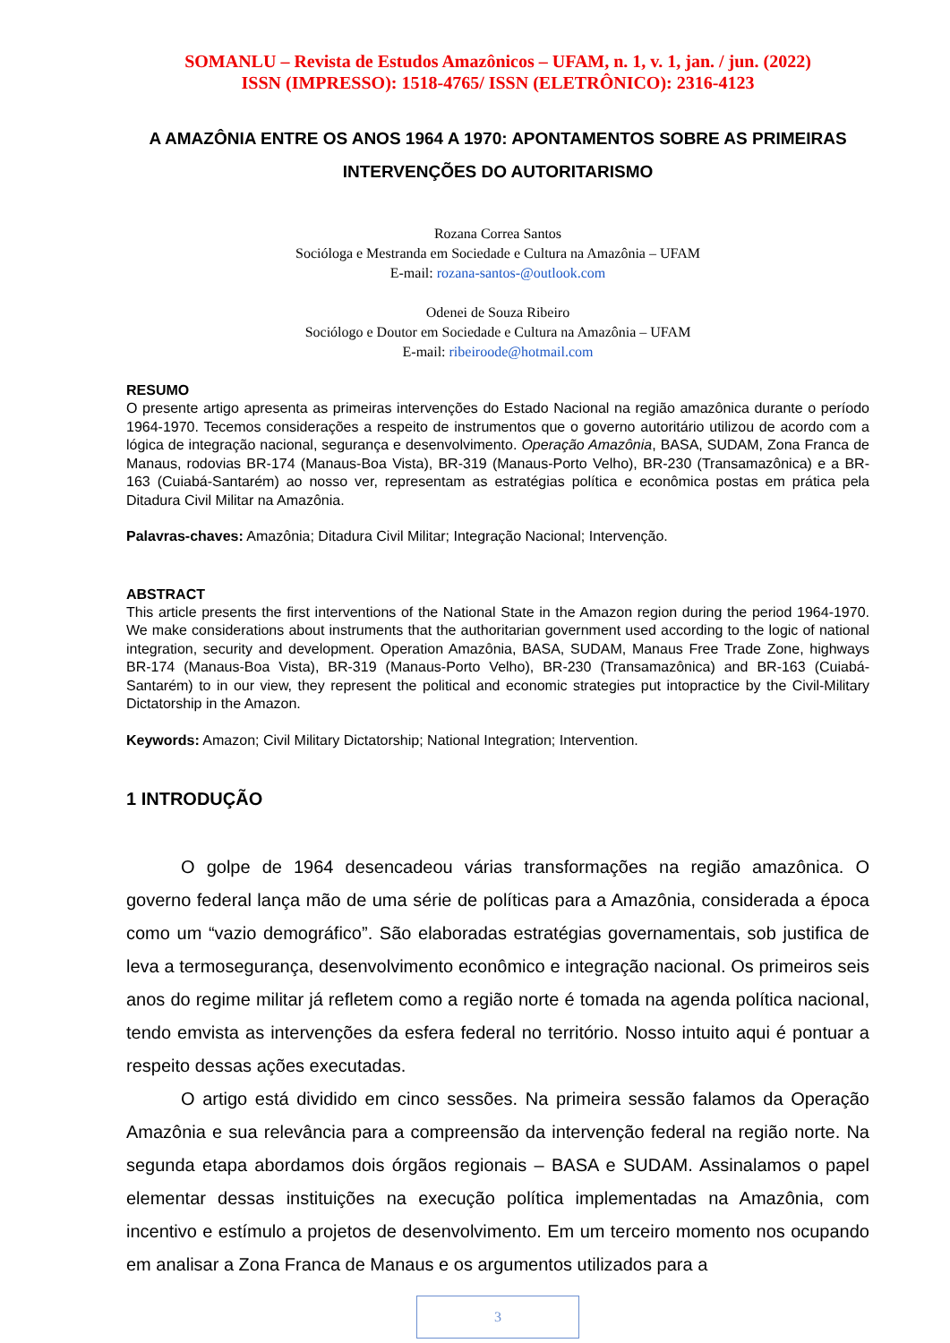SOMANLU – Revista de Estudos Amazônicos – UFAM, n. 1, v. 1, jan. / jun. (2022)
ISSN (IMPRESSO): 1518-4765/ ISSN (ELETRÔNICO): 2316-4123
A AMAZÔNIA ENTRE OS ANOS 1964 A 1970: APONTAMENTOS SOBRE AS PRIMEIRAS INTERVENÇÕES DO AUTORITARISMO
Rozana Correa Santos
Socióloga e Mestranda em Sociedade e Cultura na Amazônia – UFAM
E-mail: rozana-santos-@outlook.com
Odenei de Souza Ribeiro
Sociólogo e Doutor em Sociedade e Cultura na Amazônia – UFAM
E-mail: ribeiroode@hotmail.com
RESUMO
O presente artigo apresenta as primeiras intervenções do Estado Nacional na região amazônica durante o período 1964-1970. Tecemos considerações a respeito de instrumentos que o governo autoritário utilizou de acordo com a lógica de integração nacional, segurança e desenvolvimento. Operação Amazônia, BASA, SUDAM, Zona Franca de Manaus, rodovias BR-174 (Manaus-Boa Vista), BR-319 (Manaus-Porto Velho), BR-230 (Transamazônica) e a BR-163 (Cuiabá-Santarém) ao nosso ver, representam as estratégias política e econômica postas em prática pela Ditadura Civil Militar na Amazônia.
Palavras-chaves: Amazônia; Ditadura Civil Militar; Integração Nacional; Intervenção.
ABSTRACT
This article presents the first interventions of the National State in the Amazon region during the period 1964-1970. We make considerations about instruments that the authoritarian government used according to the logic of national integration, security and development. Operation Amazônia, BASA, SUDAM, Manaus Free Trade Zone, highways BR-174 (Manaus-Boa Vista), BR-319 (Manaus-Porto Velho), BR-230 (Transamazônica) and BR-163 (Cuiabá-Santarém) to in our view, they represent the political and economic strategies put intopractice by the Civil-Military Dictatorship in the Amazon.
Keywords: Amazon; Civil Military Dictatorship; National Integration; Intervention.
1 INTRODUÇÃO
O golpe de 1964 desencadeou várias transformações na região amazônica. O governo federal lança mão de uma série de políticas para a Amazônia, considerada a época como um “vazio demográfico”. São elaboradas estratégias governamentais, sob justifica de leva a termosegurança, desenvolvimento econômico e integração nacional. Os primeiros seis anos do regime militar já refletem como a região norte é tomada na agenda política nacional, tendo emvista as intervenções da esfera federal no território. Nosso intuito aqui é pontuar a respeito dessas ações executadas.
O artigo está dividido em cinco sessões. Na primeira sessão falamos da Operação Amazônia e sua relevância para a compreensão da intervenção federal na região norte. Na segunda etapa abordamos dois órgãos regionais – BASA e SUDAM. Assinalamos o papel elementar dessas instituições na execução política implementadas na Amazônia, com incentivo e estímulo a projetos de desenvolvimento. Em um terceiro momento nos ocupando em analisar a Zona Franca de Manaus e os argumentos utilizados para a
3